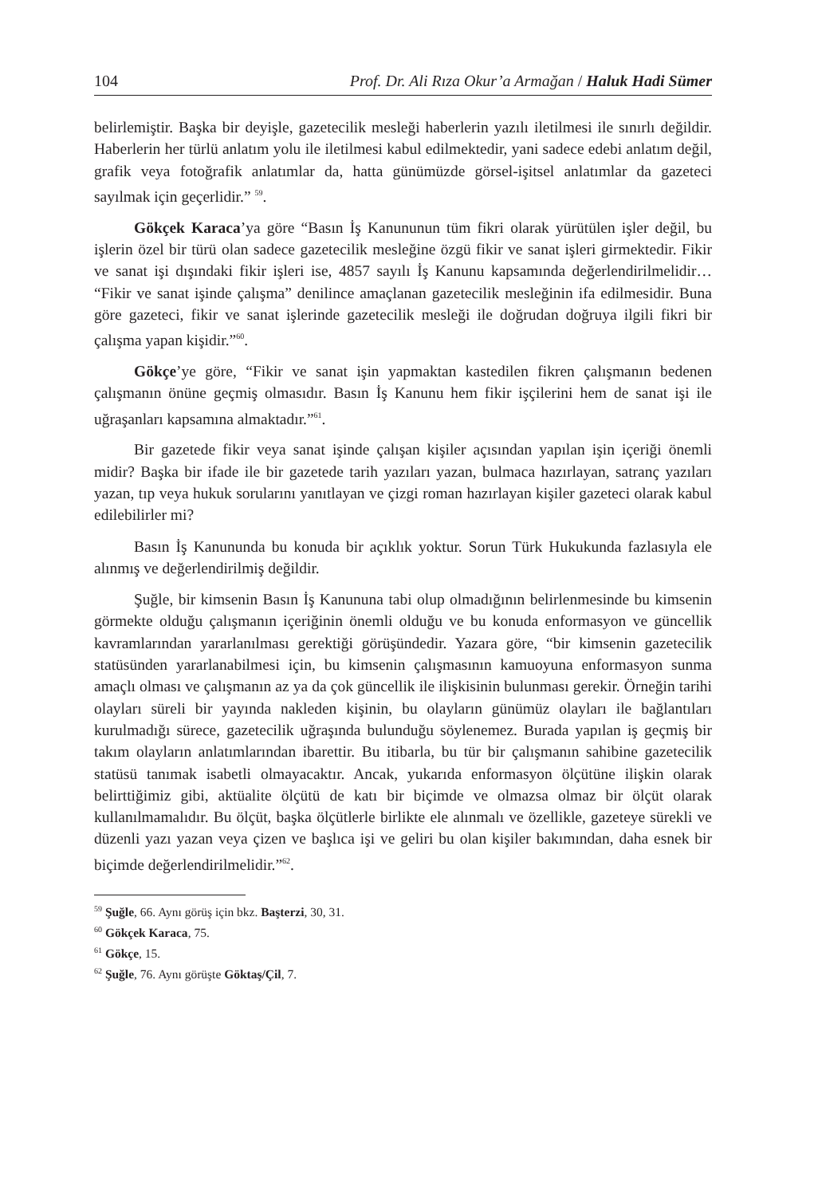104 Prof. Dr. Ali Rıza Okur’a Armağan / Haluk Hadi Sümer
belirlemiştir. Başka bir deyişle, gazetecilik mesleği haberlerin yazılı iletilmesi ile sınırlı değildir. Haberlerin her türlü anlatım yolu ile iletilmesi kabul edilmektedir, yani sadece edebi anlatım değil, grafik veya fotoğrafik anlatımlar da, hatta günümüzde görsel-işitsel anlatımlar da gazeteci sayılmak için geçerlidir.” <sup>59</sup>.
Gökçek Karaca’ya göre “Basın İş Kanununun tüm fikri olarak yürütülen işler değil, bu işlerin özel bir türü olan sadece gazetecilik mesleğine özgü fikir ve sanat işleri girmektedir. Fikir ve sanat işi dışındaki fikir işleri ise, 4857 sayılı İş Kanunu kapsamında değerlendirilmelidir… “Fikir ve sanat işinde çalışma” denilince amaçlanan gazetecilik mesleğinin ifa edilmesidir. Buna göre gazeteci, fikir ve sanat işlerinde gazetecilik mesleği ile doğrudan doğruya ilgili fikri bir çalışma yapan kişidir.”<sup>60</sup>.
Gökçe’ye göre, “Fikir ve sanat işin yapmaktan kastedilen fikren çalışmanın bedenen çalışmanın önüne geçmiş olmasıdır. Basın İş Kanunu hem fikir işçilerini hem de sanat işi ile uğraşanları kapsamına almaktadır.”<sup>61</sup>.
Bir gazetede fikir veya sanat işinde çalışan kişiler açısından yapılan işin içeriği önemli midir? Başka bir ifade ile bir gazetede tarih yazıları yazan, bulmaca hazırlayan, satranç yazıları yazan, tıp veya hukuk sorularını yanıtlayan ve çizgi roman hazırlayan kişiler gazeteci olarak kabul edilebilirler mi?
Basın İş Kanununda bu konuda bir açıklık yoktur. Sorun Türk Hukukunda fazlasıyla ele alınmış ve değerlendirilmiş değildir.
Şuğle, bir kimsenin Basın İş Kanununa tabi olup olmadığının belirlenmesinde bu kimsenin görmekte olduğu çalışmanın içeriğinin önemli olduğu ve bu konuda enformasyon ve güncellik kavramlarından yararlanılması gerektiği görüşündedir. Yazara göre, “bir kimsenin gazetecilik statüsünden yararlanabilmesi için, bu kimsenin çalışmasının kamuoyuna enformasyon sunma amaçlı olması ve çalışmanın az ya da çok güncellik ile ilişkisinin bulunması gerekir. Örneğin tarihi olayları süreli bir yayında nakleden kişinin, bu olayların günümüz olayları ile bağlantıları kurulmadığı sürece, gazetecilik uğraşında bulunduğu söylenemez. Burada yapılan iş geçmiş bir takım olayların anlatımlarından ibarettir. Bu itibarla, bu tür bir çalışmanın sahibine gazetecilik statüsü tanımak isabetli olmayacaktır. Ancak, yukarıda enformasyon ölçütüne ilişkin olarak belirttiğimiz gibi, aktüalite ölçütü de katı bir biçimde ve olmazsa olmaz bir ölçüt olarak kullanılmamalıdır. Bu ölçüt, başka ölçütlerle birlikte ele alınmalı ve özellikle, gazeteye sürekli ve düzenli yazı yazan veya çizen ve başlıca işi ve geliri bu olan kişiler bakımından, daha esnek bir biçimde değerlendirilmelidir.”<sup>62</sup>.
<sup>59</sup> Şuğle, 66. Aynı görüş için bkz. Başterzi, 30, 31.
<sup>60</sup> Gökçek Karaca, 75.
<sup>61</sup> Gökçe, 15.
<sup>62</sup> Şuğle, 76. Aynı görüşte Göktaş/Çil, 7.